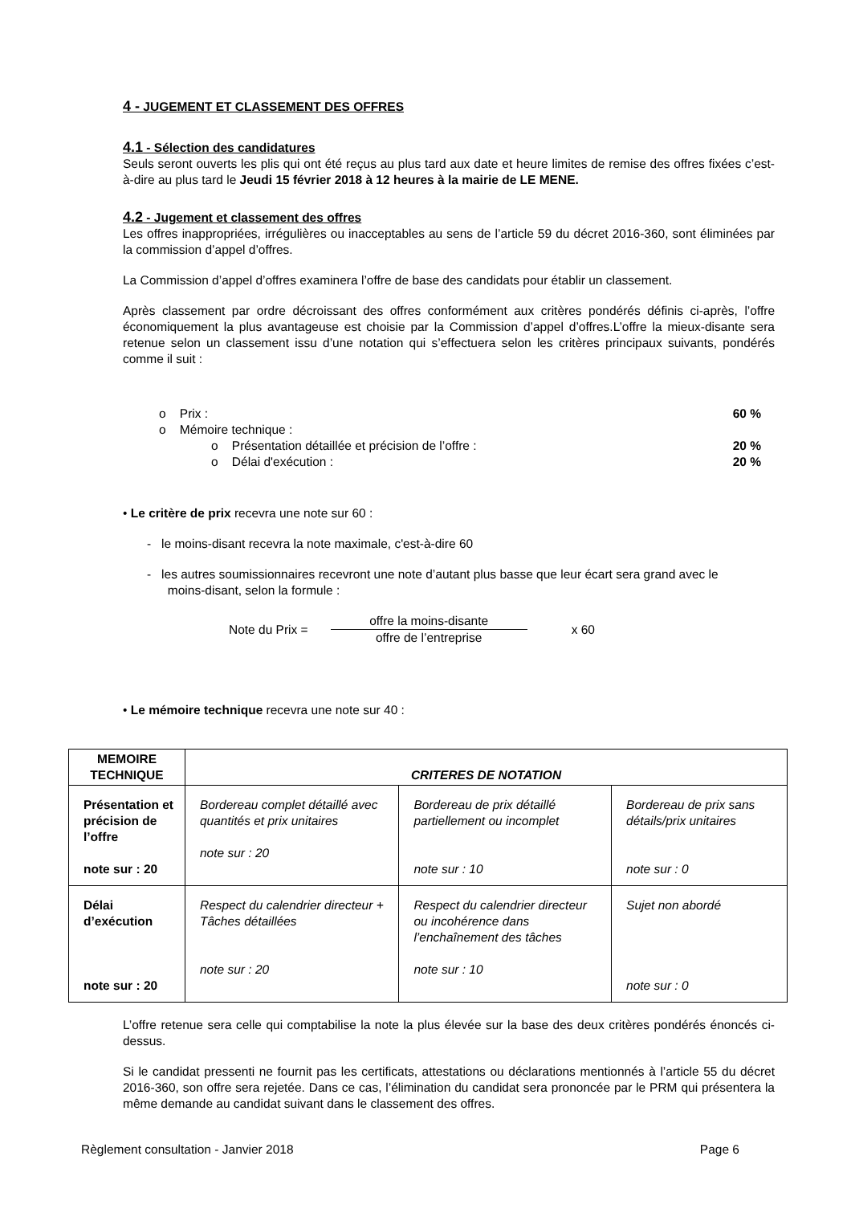4 - JUGEMENT ET CLASSEMENT DES OFFRES
4.1 - Sélection des candidatures
Seuls seront ouverts les plis qui ont été reçus au plus tard aux date et heure limites de remise des offres fixées c’est-à-dire au plus tard le Jeudi 15 février 2018 à 12 heures à la mairie de LE MENE.
4.2 - Jugement et classement des offres
Les offres inappropriées, irrégulières ou inacceptables au sens de l’article 59 du décret 2016-360, sont éliminées par la commission d’appel d’offres.
La Commission d’appel d’offres examinera l’offre de base des candidats pour établir un classement.
Après classement par ordre décroissant des offres conformément aux critères pondérés définis ci-après, l’offre économiquement la plus avantageuse est choisie par la Commission d’appel d’offres.L’offre la mieux-disante sera retenue selon un classement issu d’une notation qui s’effectuera selon les critères principaux suivants, pondérés comme il suit :
o Prix : 60 %
o Mémoire technique :
o Présentation détaillée et précision de l’offre : 20 %
o Délai d'exécution : 20 %
• Le critère de prix recevra une note sur 60 :
- le moins-disant recevra la note maximale, c'est-à-dire 60
- les autres soumissionnaires recevront une note d’autant plus basse que leur écart sera grand avec le
moins-disant, selon la formule :
Note du Prix = offre la moins-disante
offre de l’entreprise x 60
• Le mémoire technique recevra une note sur 40 :
| MEMOIRE TECHNIQUE | CRITERES DE NOTATION | | |
| --- | --- | --- | --- |
| Présentation et précision de l’offre note sur : 20 | Bordereau complet détaillé avec quantités et prix unitaires note sur : 20 | Bordereau de prix détaillé partiellement ou incomplet note sur : 10 | Bordereau de prix sans détails/prix unitaires note sur : 0 |
| Délai d’exécution note sur : 20 | Respect du calendrier directeur + Tâches détaillées note sur : 20 | Respect du calendrier directeur ou incohérence dans l’enchaînement des tâches note sur : 10 | Sujet non abordé note sur : 0 |
L’offre retenue sera celle qui comptabilise la note la plus élevée sur la base des deux critères pondérés énoncés ci-dessus.
Si le candidat pressenti ne fournit pas les certificats, attestations ou déclarations mentionnés à l’article 55 du décret 2016-360, son offre sera rejetée. Dans ce cas, l’élimination du candidat sera prononcée par le PRM qui présentera la même demande au candidat suivant dans le classement des offres.
Règlement consultation - Janvier 2018 Page 6